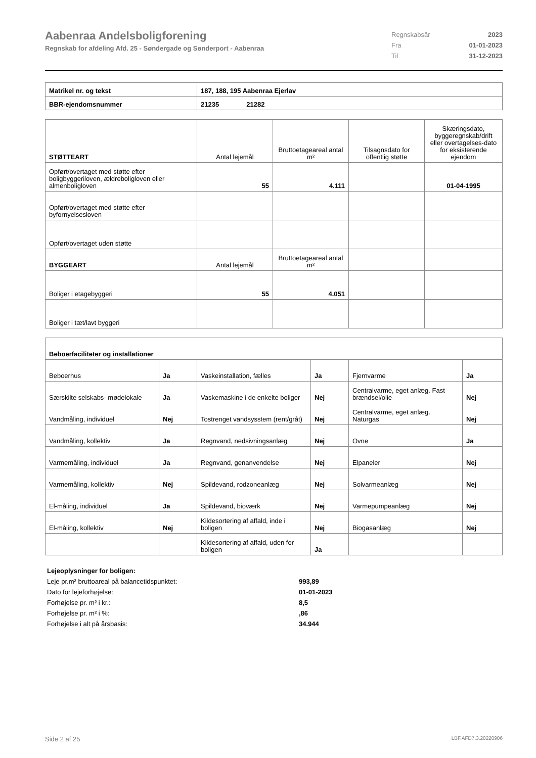Aabenraa Andelsboligforening
Regnskab for afdeling Afd. 25 - Søndergade og Sønderport - Aabenraa
Regnskabsår 2023
Fra 01-01-2023
Til 31-12-2023
| Matrikel nr. og tekst | 187, 188, 195 Aabenraa Ejerlav |
| --- | --- |
| BBR-ejendomsnummer | 21235 21282 |
| STØTTEART | Antal lejemål | Bruttoetageareal antal m² | Tilsagnsdato for offentlig støtte | Skæringsdato, byggeregnskab/drift eller overtagelses-dato for eksisterende ejendom |
| Opført/overtaget med støtte efter boligbyggeriloven, ældreboligloven eller almenboligloven | 55 | 4.111 | | 01-04-1995 |
| Opført/overtaget med støtte efter byfornyelsesloven | | | | |
| Opført/overtaget uden støtte | | | | |
| BYGGEART | Antal lejemål | Bruttoetageareal antal m² | | |
| Boliger i etagebyggeri | 55 | 4.051 | | |
| Boliger i tæt/lavt byggeri | | | | |
| Beboerfaciliteter og installationer | | | | | |
| --- | --- | --- | --- | --- | --- |
| Beboerhus | Ja | Vaskeinstallation, fælles | Ja | Fjernvarme | Ja |
| Særskilte selskabs- mødelokale | Ja | Vaskemaskine i de enkelte boliger | Nej | Centralvarme, eget anlæg. Fast brændsel/olie | Nej |
| Vandmåling, individuel | Nej | Tostrenget vandsysstem (rent/gråt) | Nej | Centralvarme, eget anlæg. Naturgas | Nej |
| Vandmåling, kollektiv | Ja | Regnvand, nedsivningsanlæg | Nej | Ovne | Ja |
| Varmemåling, individuel | Ja | Regnvand, genanvendelse | Nej | Elpaneler | Nej |
| Varmemåling, kollektiv | Nej | Spildevand, rodzoneanlæg | Nej | Solvarmeanlæg | Nej |
| El-måling, individuel | Ja | Spildevand, bioværk | Nej | Varmepumpeanlæg | Nej |
| El-måling, kollektiv | Nej | Kildesortering af affald, inde i boligen | Nej | Biogasanlæg | Nej |
| | | Kildesortering af affald, uden for boligen | Ja | | |
Lejeoplysninger for boligen:
Leje pr.m² bruttoareal på balancetidspunktet: 993,89
Dato for lejeforhøjelse: 01-01-2023
Forhøjelse pr. m² i kr.: 8,5
Forhøjelse pr. m² i %: ,86
Forhøjelse i alt på årsbasis: 34.944
Side 2 af 25 LBF.AFD7.3.20220906